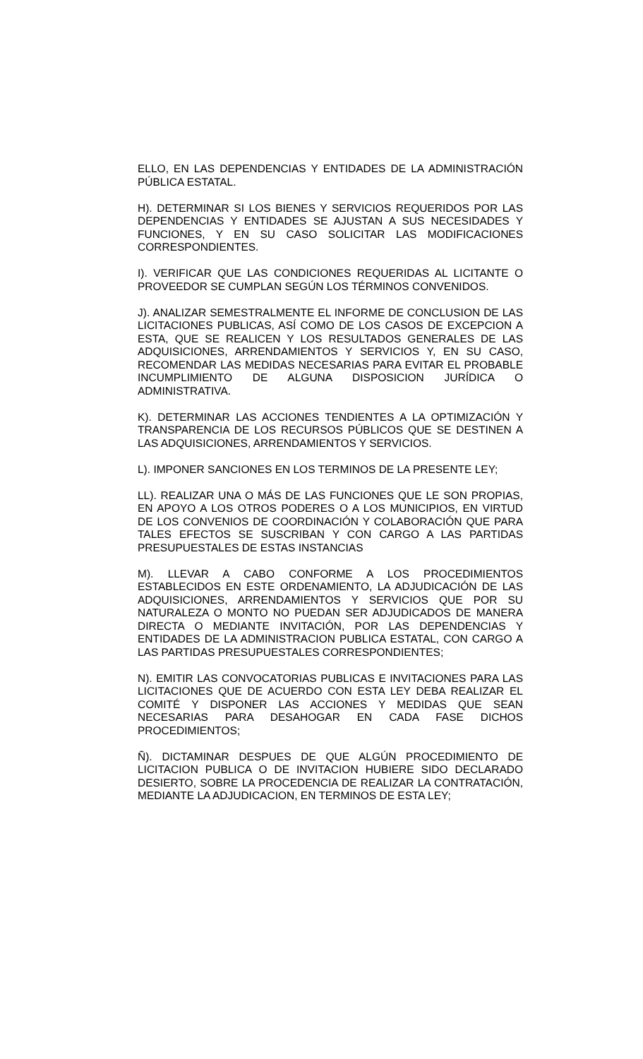ELLO, EN LAS DEPENDENCIAS Y ENTIDADES DE LA ADMINISTRACIÓN PÚBLICA ESTATAL.
H). DETERMINAR SI LOS BIENES Y SERVICIOS REQUERIDOS POR LAS DEPENDENCIAS Y ENTIDADES SE AJUSTAN A SUS NECESIDADES Y FUNCIONES, Y EN SU CASO SOLICITAR LAS MODIFICACIONES CORRESPONDIENTES.
I). VERIFICAR QUE LAS CONDICIONES REQUERIDAS AL LICITANTE O PROVEEDOR SE CUMPLAN SEGÚN LOS TÉRMINOS CONVENIDOS.
J). ANALIZAR SEMESTRALMENTE EL INFORME DE CONCLUSION DE LAS LICITACIONES PUBLICAS, ASÍ COMO DE LOS CASOS DE EXCEPCION A ESTA, QUE SE REALICEN Y LOS RESULTADOS GENERALES DE LAS ADQUISICIONES, ARRENDAMIENTOS Y SERVICIOS Y, EN SU CASO, RECOMENDAR LAS MEDIDAS NECESARIAS PARA EVITAR EL PROBABLE INCUMPLIMIENTO DE ALGUNA DISPOSICION JURÍDICA O ADMINISTRATIVA.
K). DETERMINAR LAS ACCIONES TENDIENTES A LA OPTIMIZACIÓN Y TRANSPARENCIA DE LOS RECURSOS PÚBLICOS QUE SE DESTINEN A LAS ADQUISICIONES, ARRENDAMIENTOS Y SERVICIOS.
L). IMPONER SANCIONES EN LOS TERMINOS DE LA PRESENTE LEY;
LL). REALIZAR UNA O MÁS DE LAS FUNCIONES QUE LE SON PROPIAS, EN APOYO A LOS OTROS PODERES O A LOS MUNICIPIOS, EN VIRTUD DE LOS CONVENIOS DE COORDINACIÓN Y COLABORACIÓN QUE PARA TALES EFECTOS SE SUSCRIBAN Y CON CARGO A LAS PARTIDAS PRESUPUESTALES DE ESTAS INSTANCIAS
M). LLEVAR A CABO CONFORME A LOS PROCEDIMIENTOS ESTABLECIDOS EN ESTE ORDENAMIENTO, LA ADJUDICACIÓN DE LAS ADQUISICIONES, ARRENDAMIENTOS Y SERVICIOS QUE POR SU NATURALEZA O MONTO NO PUEDAN SER ADJUDICADOS DE MANERA DIRECTA O MEDIANTE INVITACIÓN, POR LAS DEPENDENCIAS Y ENTIDADES DE LA ADMINISTRACION PUBLICA ESTATAL, CON CARGO A LAS PARTIDAS PRESUPUESTALES CORRESPONDIENTES;
N). EMITIR LAS CONVOCATORIAS PUBLICAS E INVITACIONES PARA LAS LICITACIONES QUE DE ACUERDO CON ESTA LEY DEBA REALIZAR EL COMITÉ Y DISPONER LAS ACCIONES Y MEDIDAS QUE SEAN NECESARIAS PARA DESAHOGAR EN CADA FASE DICHOS PROCEDIMIENTOS;
Ñ). DICTAMINAR DESPUES DE QUE ALGÚN PROCEDIMIENTO DE LICITACION PUBLICA O DE INVITACION HUBIERE SIDO DECLARADO DESIERTO, SOBRE LA PROCEDENCIA DE REALIZAR LA CONTRATACIÓN, MEDIANTE LA ADJUDICACION, EN TERMINOS DE ESTA LEY;